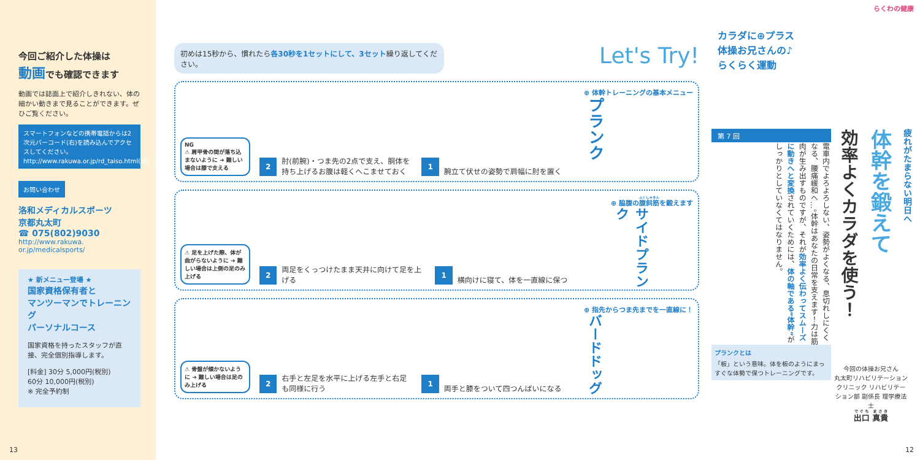今回ご紹介した体操は
動画でも確認できます
動画では誌面上で紹介しきれない、体の細かい動きまで見ることができます。ぜひご覧ください。
スマートフォンなどの携帯電話からは2次元バーコード(右)を読み込んでアクセスしてください。
http://www.rakuwa.or.jp/rd_taiso.html(仮)
お問い合わせ
洛和メディカルスポーツ
京都丸太町
☎ 075(802)9030
http://www.rakuwa.
or.jp/medicalsports/
★ 新メニュー登場 ★
国家資格保有者と
マンツーマンでトレーニング
パーソナルコース
国家資格を持ったスタッフが直接、完全個別指導します。
[料金] 30分 5,000円(税別)
60分 10,000円(税別)
※ 完全予約制
13
初めは15秒から、慣れたら各30秒を1セットにして、3セット繰り返してください。
Let's Try!
NG
⚠ 肩甲骨の間が落ち込まないように ➔ 難しい場合は膝で支える
2 肘(前腕)・つま先の2点で支え、胴体を持ち上げるお腹は軽くへこませておく
1 腕立て伏せの姿勢で肩幅に肘を置く ⊕ 体幹トレーニングの基本メニュー
プランク
⚠ 足を上げた際、体が曲がらないように ➔ 難しい場合は上側の足のみ上げる
2 両足をくっつけたまま天井に向けて足を上げる
1 横向けに寝て、体を一直線に保つ ⊕ 脇腹の腹斜筋を鍛えます
サイドプランク
⚠ 骨盤が傾かないように ➔ 難しい場合は足のみ上げる
2 右手と左足を水平に上げる左手と右足も同様に行う
1 両手と膝をついて四つんばいになる ⊕ 指先からつま先までを一直線に！
バードドッグ
らくわの健康
カラダに⊕プラス
体操お兄さんの♪
らくらく運動
疲れがたまらない明日へ
体幹を鍛えて
効率よくカラダを使う！
第 7 回
電車内でよろよろしない、姿勢がよくなる、息切れしにくくなる、腰痛緩和へ…。体幹はあなたの日常を支えます！力は筋肉が生み出すものですが、それが効率よく伝わってスムーズに動きへと変換されていくためには、体の軸である“体幹”がしっかりとしていなくてはなりません。
プランクとは
「板」という意味。体を板のようにまっすぐな体勢で保つトレーニングです。
今回の体操お兄さん
丸太町リハビリテーションクリニック リハビリテーション部 副係長 理学療法士
出口 真貴
12